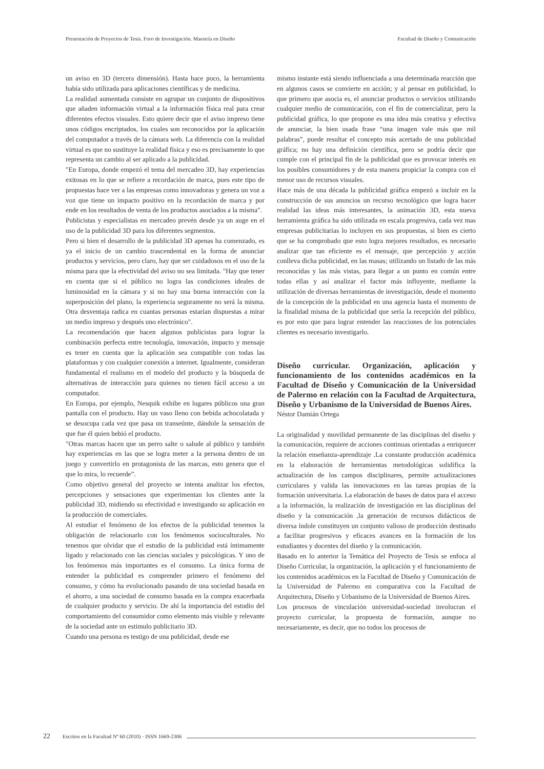Presentación de Proyectos de Tesis. Foro de Investigación. Maestría en Diseño Facultad de Diseño y Comunicación
un aviso en 3D (tercera dimensión). Hasta hace poco, la herramienta había sido utilizada para aplicaciones científicas y de medicina.
La realidad aumentada consiste en agrupar un conjunto de dispositivos que añaden información virtual a la información física real para crear diferentes efectos visuales. Esto quiere decir que el aviso impreso tiene unos códigos encriptados, los cuales son reconocidos por la aplicación del computador a través de la cámara web. La diferencia con la realidad virtual es que no sustituye la realidad física y eso es precisamente lo que representa un cambio al ser aplicado a la publicidad.
"En Europa, donde empezó el tema del mercadeo 3D, hay experiencias exitosas en lo que se refiere a recordación de marca, pues este tipo de propuestas hace ver a las empresas como innovadoras y genera un voz a voz que tiene un impacto positivo en la recordación de marca y por ende en los resultados de venta de los productos asociados a la misma".
Publicistas y especialistas en mercadeo prevén desde ya un auge en el uso de la publicidad 3D para los diferentes segmentos.
Pero si bien el desarrollo de la publicidad 3D apenas ha comenzado, es ya el inicio de un cambio trascendental en la forma de anunciar productos y servicios, pero claro, hay que ser cuidadosos en el uso de la misma para que la efectividad del aviso no sea limitada. "Hay que tener en cuenta que si el público no logra las condiciones ideales de luminosidad en la cámara y si no hay una buena interacción con la superposición del plano, la experiencia seguramente no será la misma. Otra desventaja radica en cuantas personas estarían dispuestas a mirar un medio impreso y después uno electrónico".
La recomendación que hacen algunos publicistas para lograr la combinación perfecta entre tecnología, innovación, impacto y mensaje es tener en cuenta que la aplicación sea compatible con todas las plataformas y con cualquier conexión a internet. Igualmente, consideran fundamental el realismo en el modelo del producto y la búsqueda de alternativas de interacción para quienes no tienen fácil acceso a un computador.
En Europa, por ejemplo, Nesquik exhibe en lugares públicos una gran pantalla con el producto. Hay un vaso lleno con bebida achocolatada y se desocupa cada vez que pasa un transeúnte, dándole la sensación de que fue él quien bebió el producto.
"Otras marcas hacen que un perro salte o salude al público y también hay experiencias en las que se logra meter a la persona dentro de un juego y convertirlo en protagonista de las marcas, esto genera que el que lo mira, lo recuerde”.
Como objetivo general del proyecto se intenta analizar los efectos, percepciones y sensaciones que experimentan los clientes ante la publicidad 3D, midiendo su efectividad e investigando su aplicación en la producción de comerciales.
Al estudiar el fenómeno de los efectos de la publicidad tenemos la obligación de relacionarlo con los fenómenos socioculturales. No tenemos que olvidar que el estudio de la publicidad está íntimamente ligado y relacionado con las ciencias sociales y psicológicas. Y uno de los fenómenos más importantes es el consumo. La única forma de entender la publicidad es comprender primero el fenómeno del consumo, y cómo ha evolucionado pasando de una sociedad basada en el ahorro, a una sociedad de consumo basada en la compra exacerbada de cualquier producto y servicio. De ahí la importancia del estudio del comportamiento del consumidor como elemento más visible y relevante de la sociedad ante un estimulo publicitario 3D.
Cuando una persona es testigo de una publicidad, desde ese
mismo instante está siendo influenciada a una determinada reacción que en algunos casos se convierte en acción; y al pensar en publicidad, lo que primero que asocia es, el anunciar productos o servicios utilizando cualquier medio de comunicación, con el fin de comercializar, pero la publicidad gráfica, lo que propone es una idea más creativa y efectiva de anunciar, la bien usada frase “una imagen vale más que mil palabras”, puede resultar el concepto más acertado de una publicidad gráfica; no hay una definición científica, pero se podría decir que cumple con el principal fin de la publicidad que es provocar interés en los posibles consumidores y de esta manera propiciar la compra con el menor uso de recursos visuales.
Hace más de una década la publicidad gráfica empezó a incluir en la construcción de sus anuncios un recurso tecnológico que logra hacer realidad las ideas más interesantes, la animación 3D, esta nueva herramienta gráfica ha sido utilizada en escala progresiva, cada vez mas empresas publicitarias lo incluyen en sus propuestas, si bien es cierto que se ha comprobado que esto logra mejores resultados, es necesario analizar que tan eficiente es el mensaje, que percepción y acción conlleva dicha publicidad, en las masas; utilizando un listado de las más reconocidas y las más vistas, para llegar a un punto en común entre todas ellas y así analizar el factor más influyente, mediante la utilización de diversas herramientas de investigación, desde el momento de la concepción de la publicidad en una agencia hasta el momento de la finalidad misma de la publicidad que sería la recepción del público, es por esto que para lograr entender las reacciones de los potenciales clientes es necesario investigarlo.
Diseño curricular. Organización, aplicación y funcionamiento de los contenidos académicos en la Facultad de Diseño y Comunicación de la Universidad de Palermo en relación con la Facultad de Arquitectura, Diseño y Urbanismo de la Universidad de Buenos Aires.
Néstor Damián Ortega
La originalidad y movilidad permanente de las disciplinas del diseño y la comunicación, requiere de acciones continuas orientadas a enriquecer la relación enseñanza-aprendizaje .La constante producción académica en la elaboración de herramientas metodológicas solidifica la actualización de los campos disciplinares, permite actualizaciones curriculares y valida las innovaciones en las tareas propias de la formación universitaria. La elaboración de bases de datos para el acceso a la información, la realización de investigación en las disciplinas del diseño y la comunicación ,la generación de recursos didácticos de diversa índole constituyen un conjunto valioso de producción destinado a facilitar progresivos y eficaces avances en la formación de los estudiantes y docentes del diseño y la comunicación.
Basado en lo anterior la Temática del Proyecto de Tesis se enfoca al Diseño Curricular, la organización, la aplicación y el funcionamiento de los contenidos académicos en la Facultad de Diseño y Comunicación de la Universidad de Palermo en comparativa con la Facultad de Arquitectura, Diseño y Urbanismo de la Universidad de Buenos Aires.
Los procesos de vinculación universidad-sociedad involucran el proyecto curricular, la propuesta de formación, aunque no necesariamente, es decir, que no todos los procesos de
22 Escritos en la Facultad Nº 60 (2010) · ISSN 1669-2306